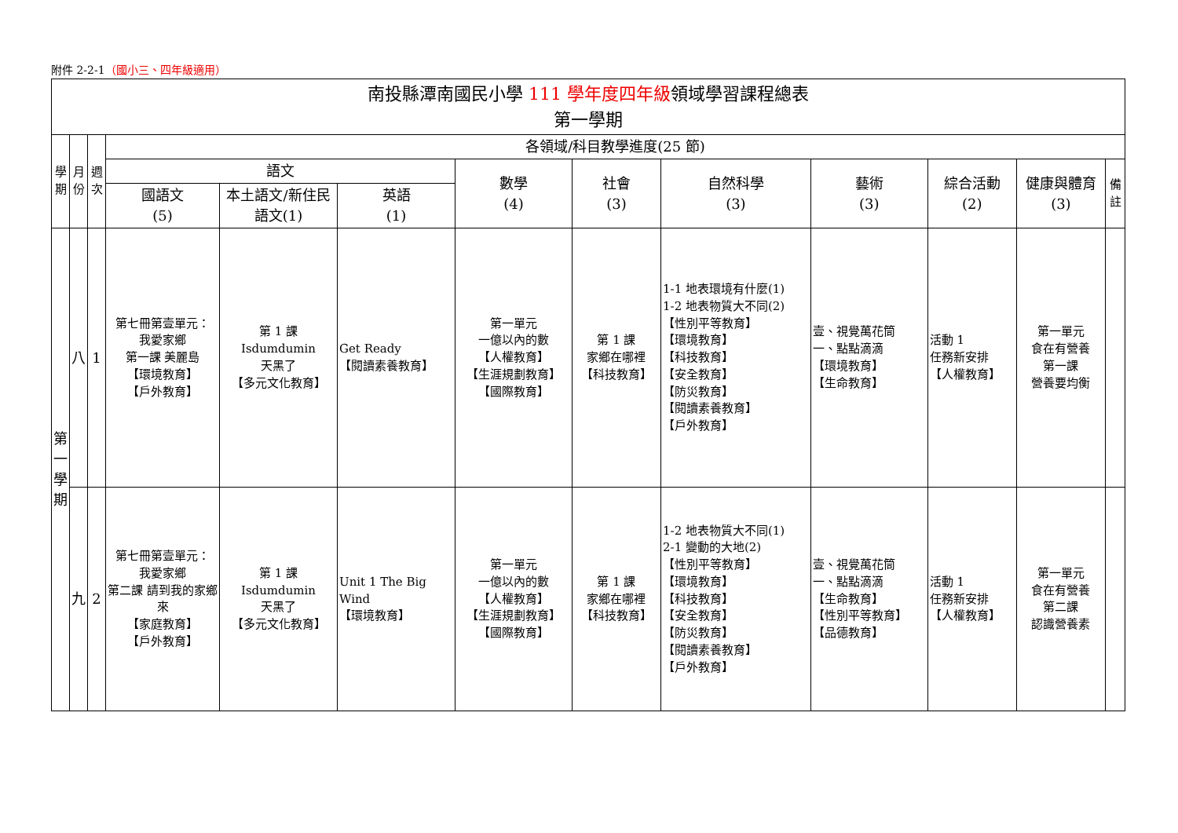附件 2-2-1（國小三、四年級適用）
| 南投縣潭南國民小學 111 學年度四年級 領域學習課程總表 第一學期 | | | | | | | | | | | | |
| --- | --- | --- | --- | --- | --- | --- | --- | --- | --- | --- | --- | --- |
| 學期 | 月份 | 週次 | 各領域/科目教學進度(25 節) | | | | | | | | | |
| | | | 語文 | | | 數學 (4) | 社會 (3) | 自然科學 (3) | 藝術 (3) | 綜合活動 (2) | 健康與體育 (3) | 備註 |
| | | | 國語文 (5) | 本土語文/新住民語文(1) | 英語 (1) | | | | | | | |
| 第一學期 | 八 | 1 | 第七冊第壹單元： 我愛家鄉 第一課 美麗島 【環境教育】 【戶外教育】 | 第 1 課 Isdumdumin 天黑了 【多元文化教育】 | Get Ready 【閱讀素養教育】 | 第一單元 一億以內的數 【人權教育】 【生涯規劃教育】 【國際教育】 | 第 1 課 家鄉在哪裡 【科技教育】 | 1-1 地表環境有什麼(1) 1-2 地表物質大不同(2) 【性別平等教育】 【環境教育】 【科技教育】 【安全教育】 【防災教育】 【閱讀素養教育】 【戶外教育】 | 壹、視覺萬花筒 一、點點滴滴 【環境教育】 【生命教育】 | 活動 1 任務新安排 【人權教育】 | 第一單元 食在有營養 第一課 營養要均衡 | |
| | 九 | 2 | 第七冊第壹單元： 我愛家鄉 第二課 請到我的家鄉來 【家庭教育】 【戶外教育】 | 第 1 課 Isdumdumin 天黑了 【多元文化教育】 | Unit 1 The Big Wind 【環境教育】 | 第一單元 一億以內的數 【人權教育】 【生涯規劃教育】 【國際教育】 | 第 1 課 家鄉在哪裡 【科技教育】 | 1-2 地表物質大不同(1) 2-1 變動的大地(2) 【性別平等教育】 【環境教育】 【科技教育】 【安全教育】 【防災教育】 【閱讀素養教育】 【戶外教育】 | 壹、視覺萬花筒 一、點點滴滴 【生命教育】 【性別平等教育】 【品德教育】 | 活動 1 任務新安排 【人權教育】 | 第一單元 食在有營養 第二課 認識營養素 | |